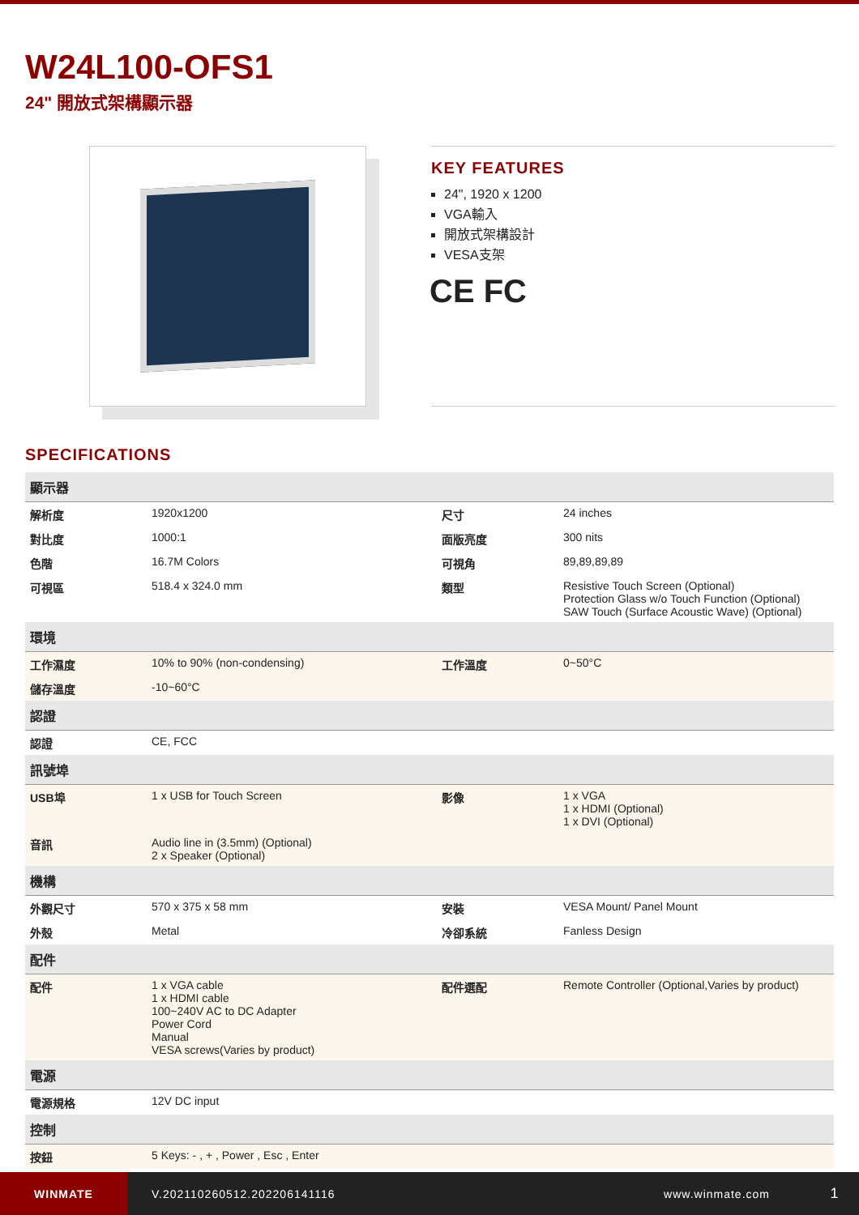W24L100-OFS1
24" 開放式架構顯示器
KEY FEATURES
24", 1920 x 1200
VGA輸入
開放式架構設計
VESA支架
CE FC
SPECIFICATIONS
| 顯示器 | | | |
| --- | --- | --- | --- |
| 解析度 | 1920x1200 | 尺寸 | 24 inches |
| 對比度 | 1000:1 | 面版亮度 | 300 nits |
| 色階 | 16.7M Colors | 可視角 | 89,89,89,89 |
| 可視區 | 518.4 x 324.0 mm | 類型 | Resistive Touch Screen (Optional) Protection Glass w/o Touch Function (Optional) SAW Touch (Surface Acoustic Wave) (Optional) |
| 環境 | | | |
| 工作濕度 | 10% to 90% (non-condensing) | 工作溫度 | 0~50°C |
| 儲存溫度 | -10~60°C | | |
| 認證 | | | |
| 認證 | CE, FCC | | |
| 訊號埠 | | | |
| USB埠 | 1 x USB for Touch Screen | 影像 | 1 x VGA 1 x HDMI (Optional) 1 x DVI (Optional) |
| 音訊 | Audio line in (3.5mm) (Optional) 2 x Speaker (Optional) | | |
| 機構 | | | |
| 外觀尺寸 | 570 x 375 x 58 mm | 安裝 | VESA Mount/ Panel Mount |
| 外殼 | Metal | 冷卻系統 | Fanless Design |
| 配件 | | | |
| 配件 | 1 x VGA cable 1 x HDMI cable 100~240V AC to DC Adapter Power Cord Manual VESA screws(Varies by product) | 配件選配 | Remote Controller (Optional,Varies by product) |
| 電源 | | | |
| 電源規格 | 12V DC input | | |
| 控制 | | | |
| 按鈕 | 5 Keys: - , + , Power , Esc , Enter | | |
WINMATE
V.202110260512.202206141116 www.winmate.com
1